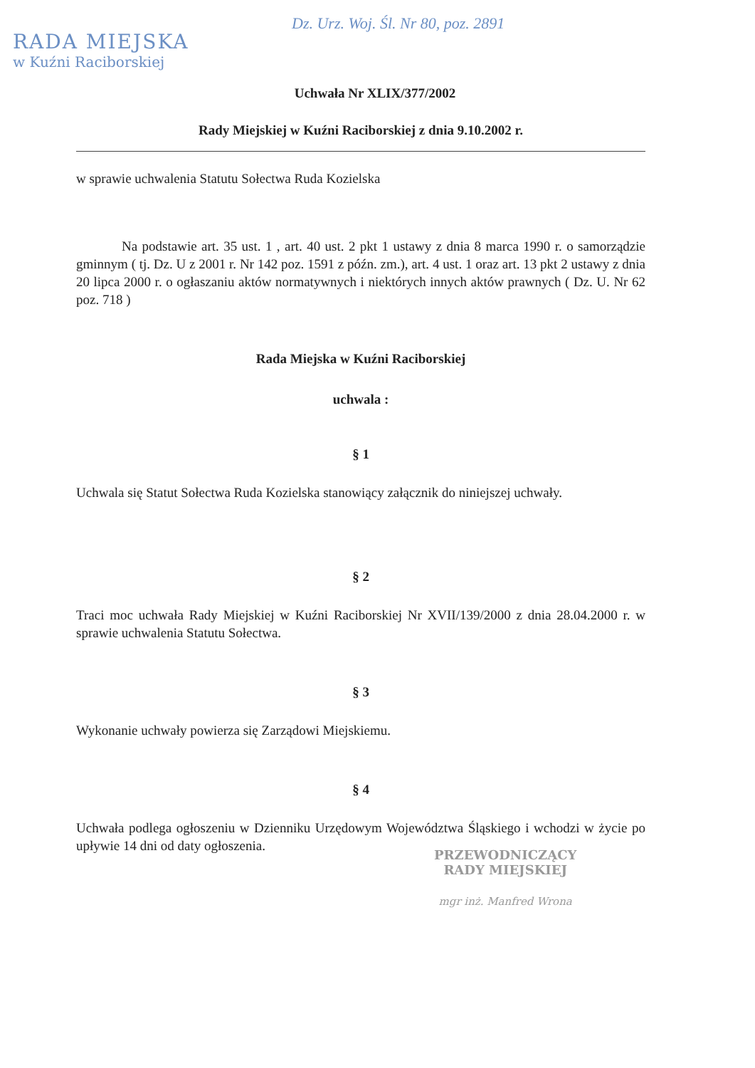RADA MIEJSKA
w Kuźni Raciborskiej
Dz. Urz. Woj. Śl. Nr 80, poz. 2891
Uchwała Nr XLIX/377/2002
Rady Miejskiej w Kuźni Raciborskiej z dnia 9.10.2002 r.
w sprawie uchwalenia Statutu Sołectwa Ruda Kozielska
Na podstawie art. 35 ust. 1 , art. 40 ust. 2 pkt 1 ustawy z dnia 8 marca 1990 r. o samorządzie gminnym ( tj. Dz. U z 2001 r. Nr 142 poz. 1591 z późn. zm.), art. 4 ust. 1 oraz art. 13 pkt 2 ustawy z dnia 20 lipca 2000 r. o ogłaszaniu aktów normatywnych i niektórych innych aktów prawnych ( Dz. U. Nr 62 poz. 718 )
Rada Miejska w Kuźni Raciborskiej
uchwala :
§ 1
Uchwala się Statut Sołectwa Ruda Kozielska stanowiący załącznik do niniejszej uchwały.
§ 2
Traci moc uchwała Rady Miejskiej w Kuźni Raciborskiej Nr XVII/139/2000 z dnia 28.04.2000 r. w sprawie uchwalenia Statutu Sołectwa.
§ 3
Wykonanie uchwały powierza się Zarządowi Miejskiemu.
§ 4
Uchwała podlega ogłoszeniu w Dzienniku Urzędowym Województwa Śląskiego i wchodzi w życie po upływie 14 dni od daty ogłoszenia.
PRZEWODNICZĄCY
RADY MIEJSKIEJ
mgr inż. Manfred Wrona